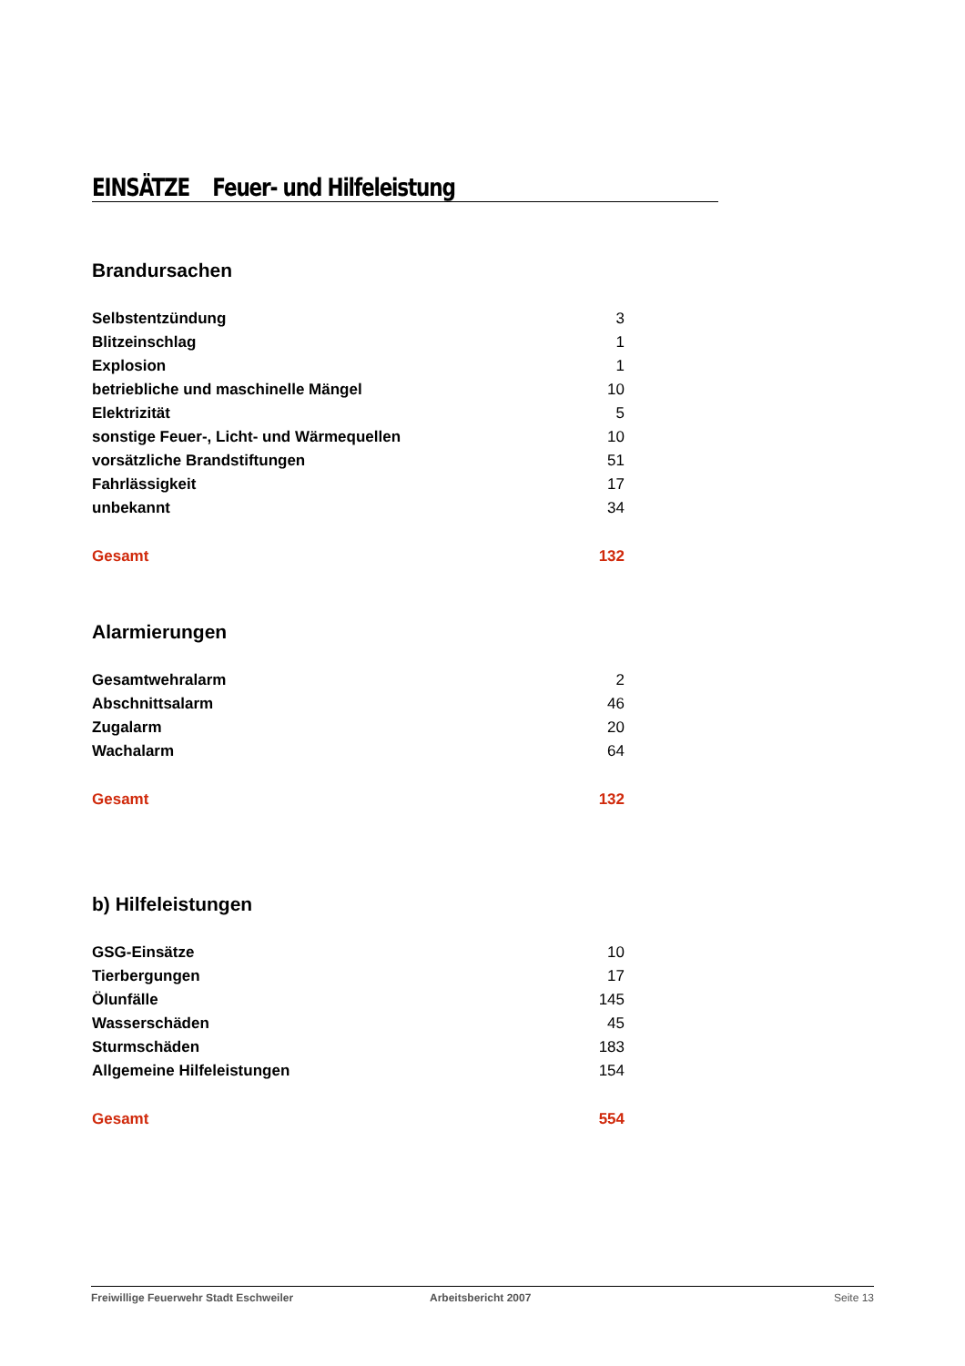EINSÄTZE Feuer- und Hilfeleistung
Brandursachen
| Selbstentzündung | 3 |
| Blitzeinschlag | 1 |
| Explosion | 1 |
| betriebliche und maschinelle Mängel | 10 |
| Elektrizität | 5 |
| sonstige Feuer-, Licht- und Wärmequellen | 10 |
| vorsätzliche Brandstiftungen | 51 |
| Fahrlässigkeit | 17 |
| unbekannt | 34 |
| Gesamt | 132 |
Alarmierungen
| Gesamtwehralarm | 2 |
| Abschnittsalarm | 46 |
| Zugalarm | 20 |
| Wachalarm | 64 |
| Gesamt | 132 |
b) Hilfeleistungen
| GSG-Einsätze | 10 |
| Tierbergungen | 17 |
| Ölunfälle | 145 |
| Wasserschäden | 45 |
| Sturmschäden | 183 |
| Allgemeine Hilfeleistungen | 154 |
| Gesamt | 554 |
Freiwillige Feuerwehr Stadt Eschweiler Arbeitsbericht 2007 Seite 13